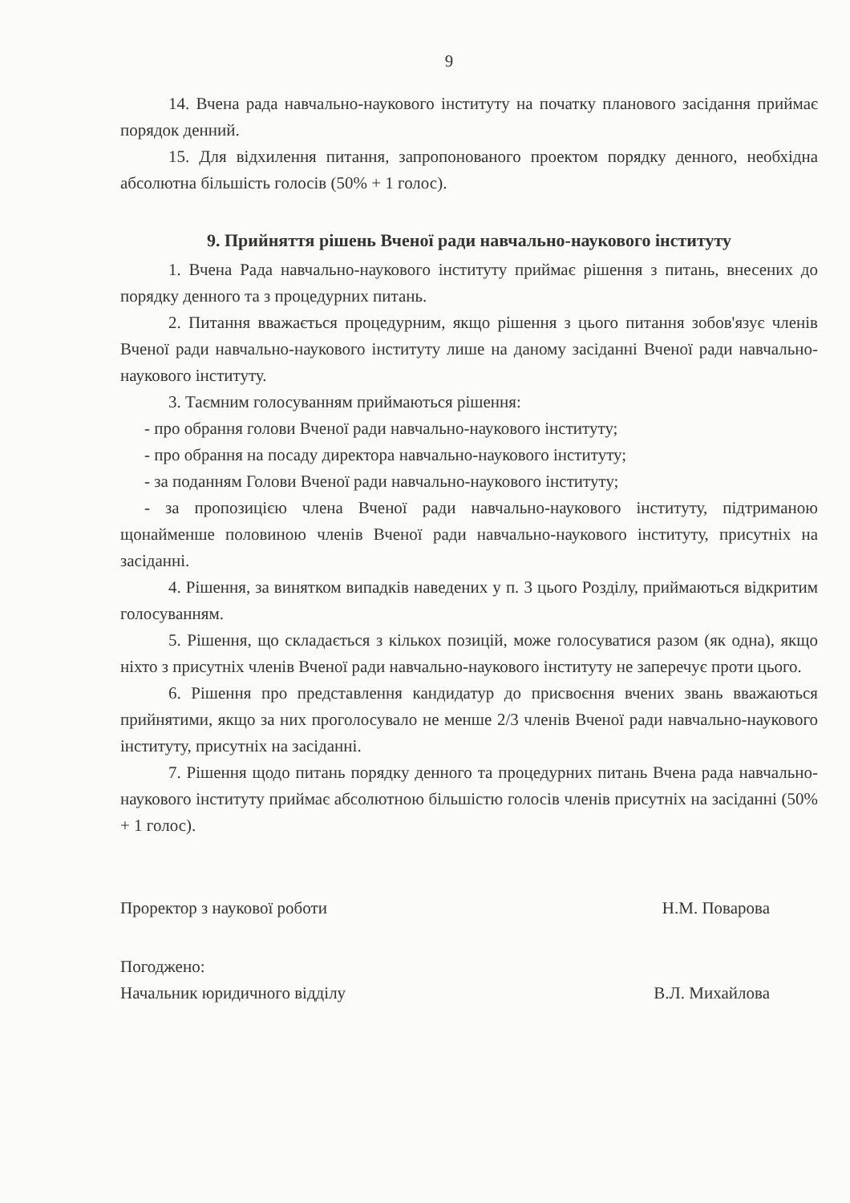9
14. Вчена рада навчально-наукового інституту на початку планового засідання приймає порядок денний.
15. Для відхилення питання, запропонованого проектом порядку денного, необхідна абсолютна більшість голосів (50% + 1 голос).
9. Прийняття рішень Вченої ради навчально-наукового інституту
1. Вчена Рада навчально-наукового інституту приймає рішення з питань, внесених до порядку денного та з процедурних питань.
2. Питання вважається процедурним, якщо рішення з цього питання зобов'язує членів Вченої ради навчально-наукового інституту лише на даному засіданні Вченої ради навчально-наукового інституту.
3. Таємним голосуванням приймаються рішення:
- про обрання голови Вченої ради навчально-наукового інституту;
- про обрання на посаду директора навчально-наукового інституту;
- за поданням Голови Вченої ради навчально-наукового інституту;
- за пропозицією члена Вченої ради навчально-наукового інституту, підтриманою щонайменше половиною членів Вченої ради навчально-наукового інституту, присутніх на засіданні.
4. Рішення, за винятком випадків наведених у п. 3 цього Розділу, приймаються відкритим голосуванням.
5. Рішення, що складається з кількох позицій, може голосуватися разом (як одна), якщо ніхто з присутніх членів Вченої ради навчально-наукового інституту не заперечує проти цього.
6. Рішення про представлення кандидатур до присвоєння вчених звань вважаються прийнятими, якщо за них проголосувало не менше 2/3 членів Вченої ради навчально-наукового інституту, присутніх на засіданні.
7. Рішення щодо питань порядку денного та процедурних питань Вчена рада навчально-наукового інституту приймає абсолютною більшістю голосів членів присутніх на засіданні (50% + 1 голос).
Проректор з наукової роботи Н.М. Поварова
Погоджено:
Начальник юридичного відділу
В.Л. Михайлова